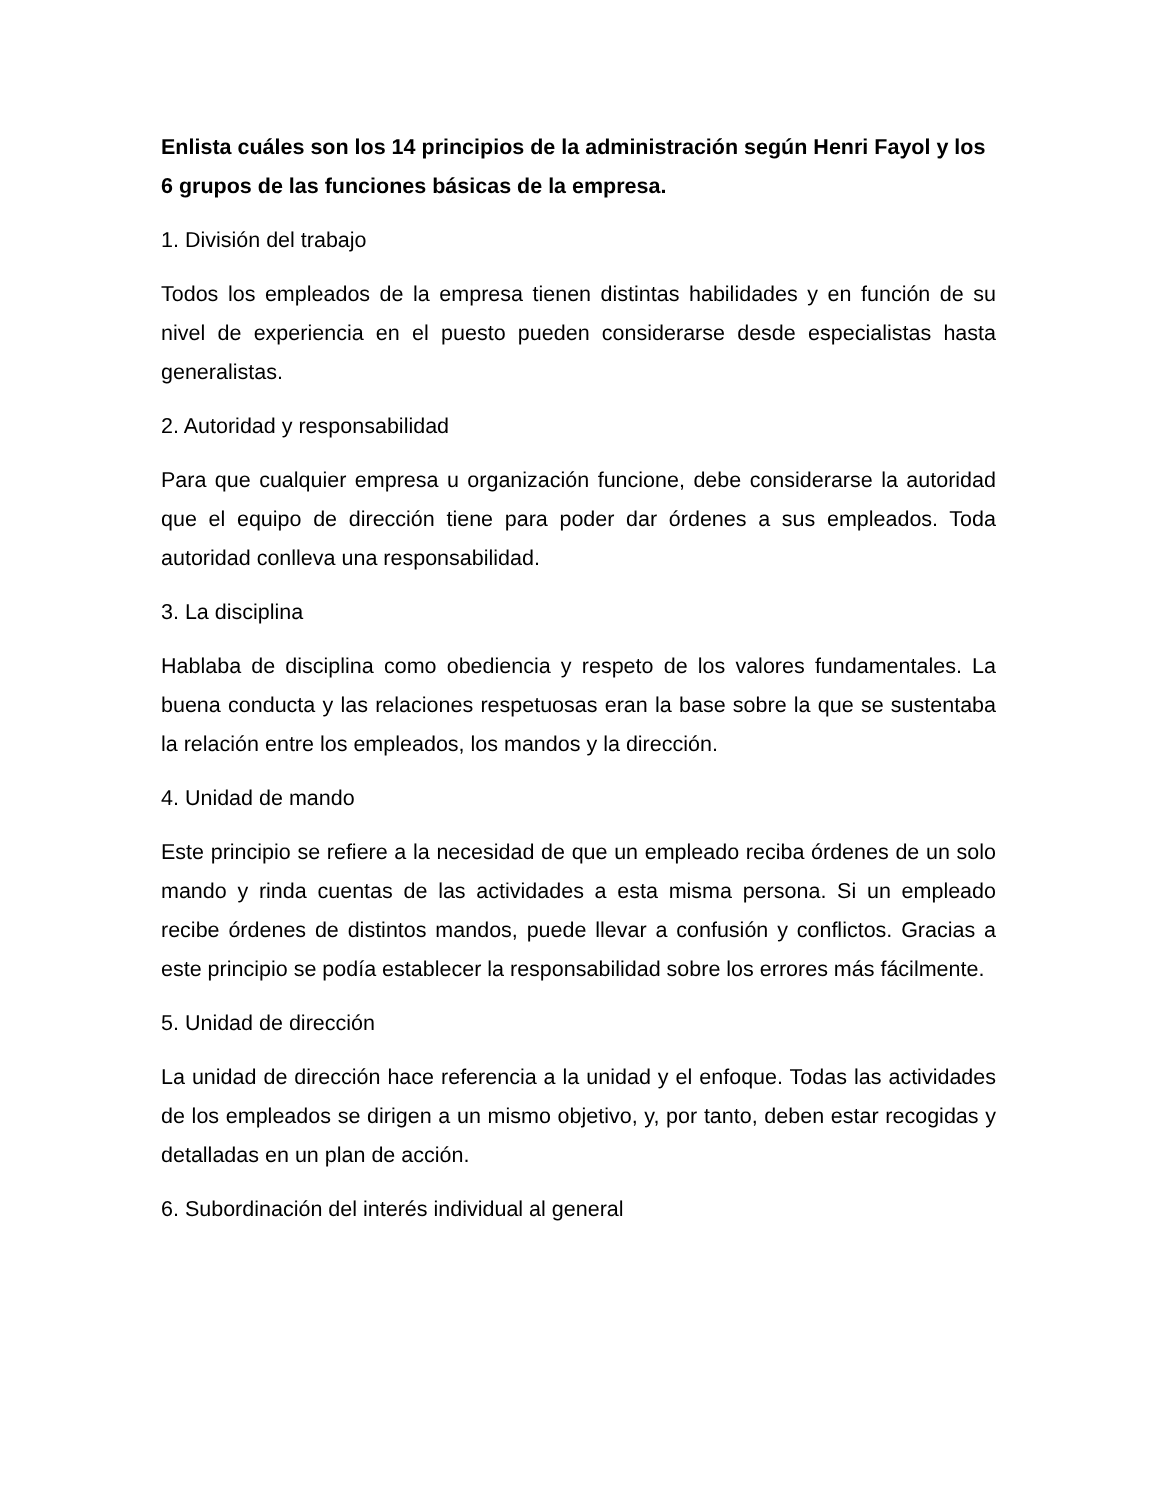Enlista cuáles son los 14 principios de la administración según Henri Fayol y los 6 grupos de las funciones básicas de la empresa.
1. División del trabajo
Todos los empleados de la empresa tienen distintas habilidades y en función de su nivel de experiencia en el puesto pueden considerarse desde especialistas hasta generalistas.
2. Autoridad y responsabilidad
Para que cualquier empresa u organización funcione, debe considerarse la autoridad que el equipo de dirección tiene para poder dar órdenes a sus empleados. Toda autoridad conlleva una responsabilidad.
3. La disciplina
Hablaba de disciplina como obediencia y respeto de los valores fundamentales. La buena conducta y las relaciones respetuosas eran la base sobre la que se sustentaba la relación entre los empleados, los mandos y la dirección.
4. Unidad de mando
Este principio se refiere a la necesidad de que un empleado reciba órdenes de un solo mando y rinda cuentas de las actividades a esta misma persona. Si un empleado recibe órdenes de distintos mandos, puede llevar a confusión y conflictos. Gracias a este principio se podía establecer la responsabilidad sobre los errores más fácilmente.
5. Unidad de dirección
La unidad de dirección hace referencia a la unidad y el enfoque. Todas las actividades de los empleados se dirigen a un mismo objetivo, y, por tanto, deben estar recogidas y detalladas en un plan de acción.
6. Subordinación del interés individual al general